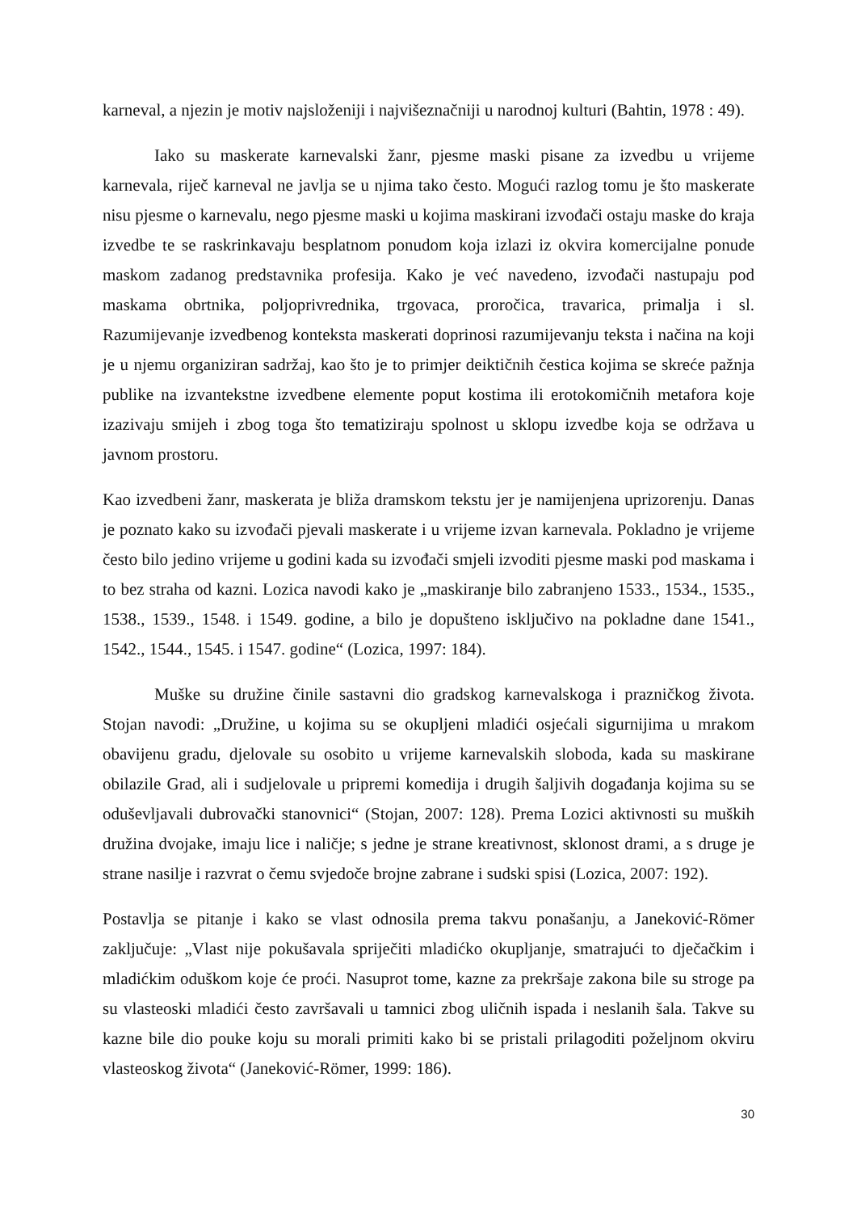karneval, a njezin je motiv najsloženiji i najvišeznačniji u narodnoj kulturi (Bahtin, 1978 : 49).
Iako su maskerate karnevalski žanr, pjesme maski pisane za izvedbu u vrijeme karnevala, riječ karneval ne javlja se u njima tako često. Mogući razlog tomu je što maskerate nisu pjesme o karnevalu, nego pjesme maski u kojima maskirani izvođači ostaju maske do kraja izvedbe te se raskrinkavaju besplatnom ponudom koja izlazi iz okvira komercijalne ponude maskom zadanog predstavnika profesija. Kako je već navedeno, izvođači nastupaju pod maskama obrtnika, poljoprivrednika, trgovaca, proročica, travarica, primalja i sl. Razumijevanje izvedbenog konteksta maskerati doprinosi razumijevanju teksta i načina na koji je u njemu organiziran sadržaj, kao što je to primjer deiktičnih čestica kojima se skreće pažnja publike na izvantekstne izvedbene elemente poput kostima ili erotokomičnih metafora koje izazivaju smijeh i zbog toga što tematiziraju spolnost u sklopu izvedbe koja se održava u javnom prostoru.
Kao izvedbeni žanr, maskerata je bliža dramskom tekstu jer je namijenjena uprizorenju. Danas je poznato kako su izvođači pjevali maskerate i u vrijeme izvan karnevala. Pokladno je vrijeme često bilo jedino vrijeme u godini kada su izvođači smjeli izvoditi pjesme maski pod maskama i to bez straha od kazni. Lozica navodi kako je „maskiranje bilo zabranjeno 1533., 1534., 1535., 1538., 1539., 1548. i 1549. godine, a bilo je dopušteno isključivo na pokladne dane 1541., 1542., 1544., 1545. i 1547. godine“ (Lozica, 1997: 184).
Muške su družine činile sastavni dio gradskog karnevalskoga i prazničkog života. Stojan navodi: „Družine, u kojima su se okupljeni mladići osjećali sigurnijima u mrakom obavijenu gradu, djelovale su osobito u vrijeme karnevalskih sloboda, kada su maskirane obilazile Grad, ali i sudjelovale u pripremi komedija i drugih šaljivih događanja kojima su se oduševljavali dubrovački stanovnici“ (Stojan, 2007: 128). Prema Lozici aktivnosti su muških družina dvojake, imaju lice i naličje; s jedne je strane kreativnost, sklonost drami, a s druge je strane nasilje i razvrat o čemu svjedoče brojne zabrane i sudski spisi (Lozica, 2007: 192).
Postavlja se pitanje i kako se vlast odnosila prema takvu ponašanju, a Janeković-Römer zaključuje: „Vlast nije pokušavala spriječiti mladićko okupljanje, smatrajući to dječačkim i mladićkim oduškom koje će proći. Nasuprot tome, kazne za prekršaje zakona bile su stroge pa su vlasteoski mladići često završavali u tamnici zbog uličnih ispada i neslanih šala. Takve su kazne bile dio pouke koju su morali primiti kako bi se pristali prilagoditi poželjnom okviru vlasteoskog života“ (Janeković-Römer, 1999: 186).
30